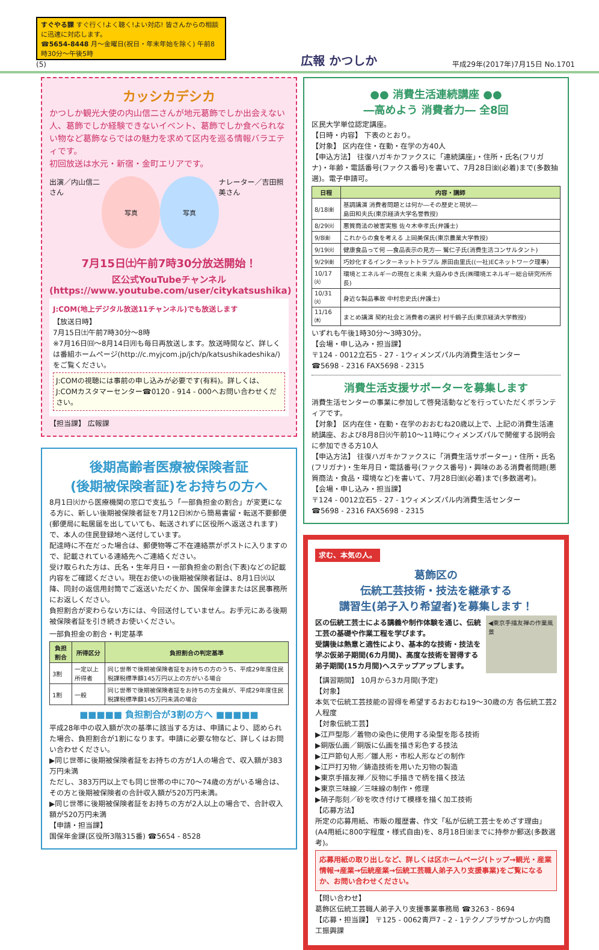すぐやる課 すぐ行く!よく聴く!よい対応! 皆さんからの相談に迅速に対応します。
☎5654-8448 月～金曜日(祝日・年末年始を除く) 午前8時30分～午後5時
(5)
広報 かつしか
平成29年(2017年)7月15日 No.1701
カッシカデシカ
かつしか観光大使の内山信二さんが地元葛飾でしか出会えない人、葛飾でしか経験できないイベント、葛飾でしか食べられない物など葛飾ならではの魅力を求めて区内を巡る情報バラエティです。
初回放送は水元・新宿・金町エリアです。
出演／内山信二さん
写真 写真
ナレーター／吉田照美さん
7月15日㈯午前7時30分放送開始！
区公式YouTubeチャンネル
(https://www.youtube.com/user/citykatsushika)
J:COM(地上デジタル放送11チャンネル)でも放送します
【放送日時】
7月15日㈯午前7時30分～8時
※7月16日㈰～8月14日㈪も毎日再放送します。放送時間など、詳しくは番組ホームページ(http://c.myjcom.jp/jch/p/katsushikadeshika/)をご覧ください。
J:COMの視聴には事前の申し込みが必要です(有料)。詳しくは、J:COMカスタマーセンター☎0120 - 914 - 000へお問い合わせください。
【担当課】 広報課
後期高齢者医療被保険者証
(後期被保険者証)をお持ちの方へ
8月1日㈫から医療機関の窓口で支払う「一部負担金の割合」が変更になる方に、新しい後期被保険者証を7月12日㈬から簡易書留・転送不要郵便(郵便局に転居届を出していても、転送されずに区役所へ返送されます)で、本人の住民登録地へ送付しています。
配達時に不在だった場合は、郵便物等ご不在連絡票がポストに入りますので、記載されている連絡先へご連絡ください。
受け取られた方は、氏名・生年月日・一部負担金の割合(下表)などの記載内容をご確認ください。現在お使いの後期被保険者証は、8月1日㈫以降、同封の返信用封筒でご返送いただくか、国保年金課または区民事務所にお返しください。
負担割合が変わらない方には、今回送付していません。お手元にある後期被保険者証を引き続きお使いください。
一部負担金の割合・判定基準
| 負担割合 | 所得区分 | 負担割合の判定基準 |
| --- | --- | --- |
| 3割 | 一定以上所得者 | 同じ世帯で後期被保険者証をお持ちの方のうち、平成29年度住民税課税標準額145万円以上の方がいる場合 |
| 1割 | 一般 | 同じ世帯で後期被保険者証をお持ちの方全員が、平成29年度住民税課税標準額145万円未満の場合 |
■■■■■ 負担割合が3割の方へ ■■■■■
平成28年中の収入額が次の基準に該当する方は、申請により、認められた場合、負担割合が1割になります。申請に必要な物など、詳しくはお問い合わせください。
▶同じ世帯に後期被保険者証をお持ちの方が1人の場合で、収入額が383万円未満
ただし、383万円以上でも同じ世帯の中に70～74歳の方がいる場合は、その方と後期被保険者の合計収入額が520万円未満。
▶同じ世帯に後期被保険者証をお持ちの方が2人以上の場合で、合計収入額が520万円未満
【申請・担当課】
国保年金課(区役所3階315番) ☎5654 - 8528
●● 消費生活連続講座 ●●
―高めよう 消費者力― 全8回
区民大学単位認定講座。
【日時・内容】 下表のとおり。
【対象】 区内在住・在勤・在学の方40人
【申込方法】 往復ハガキかファクスに「連続講座」・住所・氏名(フリガナ)・年齢・電話番号(ファクス番号)を書いて、7月28日㈮(必着)まで(多数抽選)。電子申請可。
| 日程 | 内容・講師 |
| --- | --- |
| 8/18㈮ | 基調講演 消費者問題とは何か―その歴史と現状― 島田和夫氏(東京経済大学名誉教授) |
| 8/29㈫ | 悪質商法の被害実態 佐々木幸孝氏(弁護士) |
| 9/8㈮ | これからの食を考える 上岡美保氏(東京農業大学教授) |
| 9/19㈫ | 健康食品って何 ―食品表示の見方― 鷲仁子氏(消費生活コンサルタント) |
| 9/29㈮ | 巧妙化するインターネットトラブル 原田由里氏((一社)ECネットワーク理事) |
| 10/17㈫ | 環境とエネルギーの現在と未来 大庭みゆき氏(㈱環境エネルギー総合研究所所長) |
| 10/31㈫ | 身近な製品事故 中村忠史氏(弁護士) |
| 11/16㈭ | まとめ講演 契約社会と消費者の選択 村千鶴子氏(東京経済大学教授) |
いずれも午後1時30分～3時30分。
【会場・申し込み・担当課】
〒124 - 0012立石5 - 27 - 1ウィメンズパル内消費生活センター
☎5698 - 2316 FAX5698 - 2315
消費生活支援サポーターを募集します
消費生活センターの事業に参加して啓発活動などを行っていただくボランティアです。
【対象】 区内在住・在勤・在学のおおむね20歳以上で、上記の消費生活連続講座、および8月8日㈫午前10～11時にウィメンズパルで開催する説明会に参加できる方10人
【申込方法】 往復ハガキかファクスに「消費生活サポーター」・住所・氏名(フリガナ)・生年月日・電話番号(ファクス番号)・興味のある消費者問題(悪質商法・食品・環境など)を書いて、7月28日㈮(必着)まで(多数選考)。
【会場・申し込み・担当課】
〒124 - 0012立石5 - 27 - 1ウィメンズパル内消費生活センター
☎5698 - 2316 FAX5698 - 2315
求む、本気の人。
葛飾区の
伝統工芸技術・技法を継承する
講習生(弟子入り希望者)を募集します！
区の伝統工芸士による講義や制作体験を通じ、伝統工芸の基礎や作業工程を学びます。
受講後は熱意と適性により、基本的な技術・技法を学ぶ仮弟子期間(6カ月間)、高度な技術を習得する弟子期間(15カ月間)へステップアップします。
◀東京手描友禅の作業風景
【講習期間】 10月から3カ月間(予定)
【対象】
本気で伝統工芸技能の習得を希望するおおむね19～30歳の方 各伝統工芸2人程度
【対象伝統工芸】
▶江戸型彫／着物の染色に使用する染型を彫る技術
▶銅版仏画／銅版に仏画を描き彩色する技法
▶江戸節句人形／雛人形・市松人形などの制作
▶江戸打刃物／鋳造技術を用いた刃物の製造
▶東京手描友禅／反物に手描きで柄を描く技法
▶東京三味線／三味線の制作・修理
▶硝子彫刻／砂を吹き付けて模様を描く加工技術
【応募方法】
所定の応募用紙、市販の履歴書、作文「私が伝統工芸士をめざす理由」(A4用紙に800字程度・様式自由)を、8月18日㈮までに持参か郵送(多数選考)。
応募用紙の取り出しなど、詳しくは区ホームページ(トップ→観光・産業情報→産業→伝統産業→伝統工芸職人弟子入り支援事業)をご覧になるか、お問い合わせください。
【問い合わせ】
葛飾区伝統工芸職人弟子入り支援事業事務局 ☎3263 - 8694
【応募・担当課】 〒125 - 0062青戸7 - 2 - 1テクノプラザかつしか内商工振興課